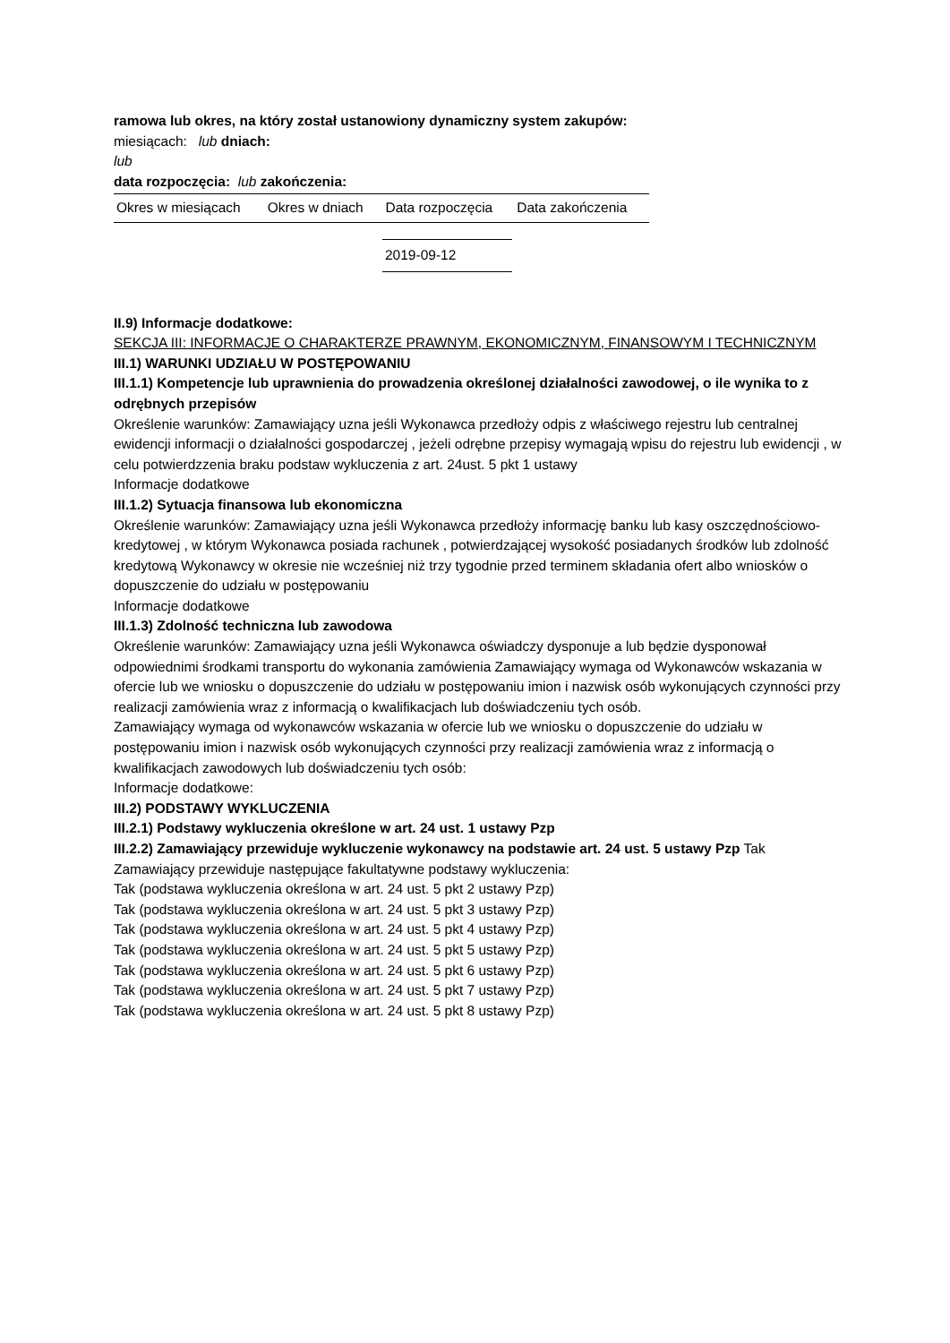ramowa lub okres, na który został ustanowiony dynamiczny system zakupów:
miesiącach: lub dniach:
lub
data rozpoczęcia: lub zakończenia:
| Okres w miesiącach | Okres w dniach | Data rozpoczęcia | Data zakończenia |
| --- | --- | --- | --- |
| 2019-09-12 |
II.9) Informacje dodatkowe:
SEKCJA III: INFORMACJE O CHARAKTERZE PRAWNYM, EKONOMICZNYM, FINANSOWYM I TECHNICZNYM
III.1) WARUNKI UDZIAŁU W POSTĘPOWANIU
III.1.1) Kompetencje lub uprawnienia do prowadzenia określonej działalności zawodowej, o ile wynika to z odrębnych przepisów
Określenie warunków: Zamawiający uzna jeśli Wykonawca przedłoży odpis z właściwego rejestru lub centralnej ewidencji informacji o działalności gospodarczej , jeżeli odrębne przepisy wymagają wpisu do rejestru lub ewidencji , w celu potwierdzzenia braku podstaw wykluczenia z art. 24ust. 5 pkt 1 ustawy
Informacje dodatkowe
III.1.2) Sytuacja finansowa lub ekonomiczna
Określenie warunków: Zamawiający uzna jeśli Wykonawca przedłoży informację banku lub kasy oszczędnościowo-kredytowej , w którym Wykonawca posiada rachunek , potwierdzającej wysokość posiadanych środków lub zdolność kredytową Wykonawcy w okresie nie wcześniej niż trzy tygodnie przed terminem składania ofert albo wniosków o dopuszczenie do udziału w postępowaniu
Informacje dodatkowe
III.1.3) Zdolność techniczna lub zawodowa
Określenie warunków: Zamawiający uzna jeśli Wykonawca oświadczy dysponuje a lub będzie dysponował odpowiednimi środkami transportu do wykonania zamówienia Zamawiający wymaga od Wykonawców wskazania w ofercie lub we wniosku o dopuszczenie do udziału w postępowaniu imion i nazwisk osób wykonujących czynności przy realizacji zamówienia wraz z informacją o kwalifikacjach lub doświadczeniu tych osób.
Zamawiający wymaga od wykonawców wskazania w ofercie lub we wniosku o dopuszczenie do udziału w postępowaniu imion i nazwisk osób wykonujących czynności przy realizacji zamówienia wraz z informacją o kwalifikacjach zawodowych lub doświadczeniu tych osób:
Informacje dodatkowe:
III.2) PODSTAWY WYKLUCZENIA
III.2.1) Podstawy wykluczenia określone w art. 24 ust. 1 ustawy Pzp
III.2.2) Zamawiający przewiduje wykluczenie wykonawcy na podstawie art. 24 ust. 5 ustawy Pzp Tak
Zamawiający przewiduje następujące fakultatywne podstawy wykluczenia:
Tak (podstawa wykluczenia określona w art. 24 ust. 5 pkt 2 ustawy Pzp)
Tak (podstawa wykluczenia określona w art. 24 ust. 5 pkt 3 ustawy Pzp)
Tak (podstawa wykluczenia określona w art. 24 ust. 5 pkt 4 ustawy Pzp)
Tak (podstawa wykluczenia określona w art. 24 ust. 5 pkt 5 ustawy Pzp)
Tak (podstawa wykluczenia określona w art. 24 ust. 5 pkt 6 ustawy Pzp)
Tak (podstawa wykluczenia określona w art. 24 ust. 5 pkt 7 ustawy Pzp)
Tak (podstawa wykluczenia określona w art. 24 ust. 5 pkt 8 ustawy Pzp)